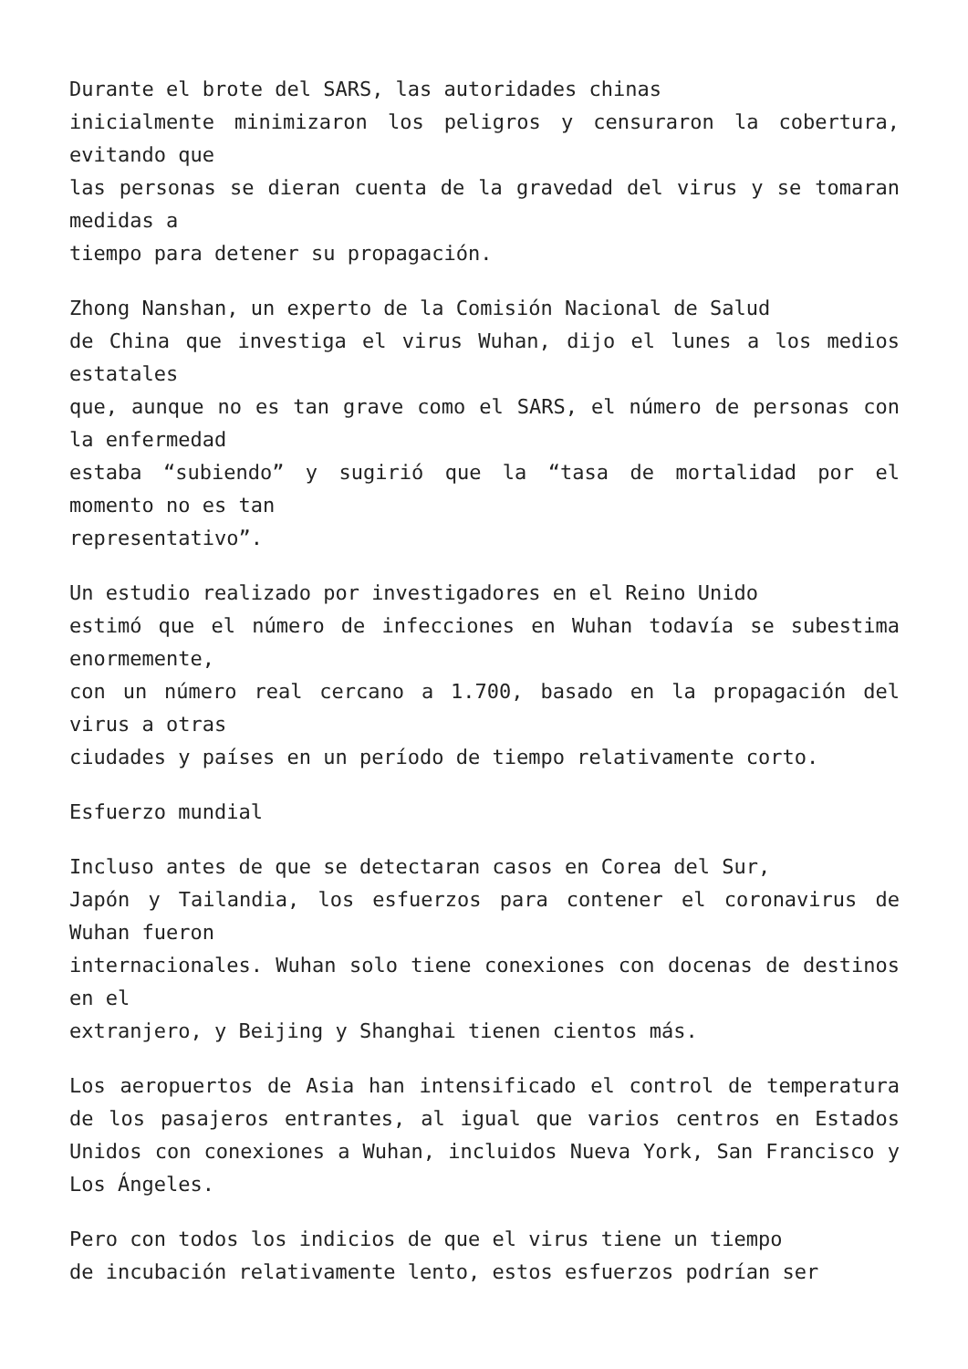Durante el brote del SARS, las autoridades chinas
inicialmente minimizaron los peligros y censuraron la cobertura, evitando que
las personas se dieran cuenta de la gravedad del virus y se tomaran medidas a
tiempo para detener su propagación.
Zhong Nanshan, un experto de la Comisión Nacional de Salud
de China que investiga el virus Wuhan, dijo el lunes a los medios estatales
que, aunque no es tan grave como el SARS, el número de personas con la enfermedad
estaba “subiendo” y sugirió que la “tasa de mortalidad por el momento no es tan
representativo”.
Un estudio realizado por investigadores en el Reino Unido
estimó que el número de infecciones en Wuhan todavía se subestima enormemente,
con un número real cercano a 1.700, basado en la propagación del virus a otras
ciudades y países en un período de tiempo relativamente corto.
Esfuerzo mundial
Incluso antes de que se detectaran casos en Corea del Sur,
Japón y Tailandia, los esfuerzos para contener el coronavirus de Wuhan fueron
internacionales. Wuhan solo tiene conexiones con docenas de destinos en el
extranjero, y Beijing y Shanghai tienen cientos más.
Los aeropuertos de Asia han intensificado el control de temperatura de los pasajeros entrantes, al igual que varios centros en Estados Unidos con conexiones a Wuhan, incluidos Nueva York, San Francisco y Los Ángeles.
Pero con todos los indicios de que el virus tiene un tiempo
de incubación relativamente lento, estos esfuerzos podrían ser